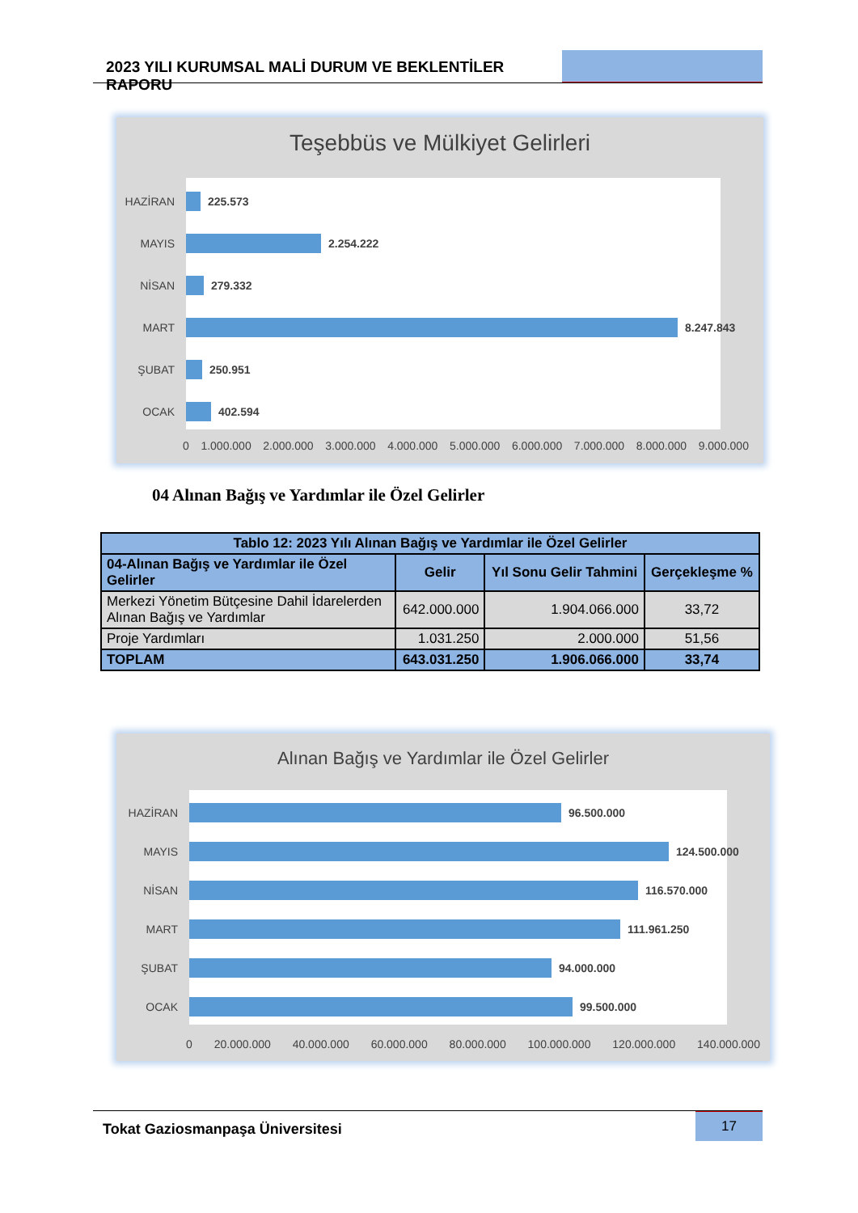2023 YILI KURUMSAL MALİ DURUM VE BEKLENTİLER RAPORU
Teşebbüs ve Mülkiyet Gelirleri
HAZİRAN 225.573
MAYIS 2.254.222
NİSAN 279.332
MART 8.247.843
ŞUBAT 250.951
OCAK 402.594
0 1.000.000 2.000.000 3.000.000 4.000.000 5.000.000 6.000.000 7.000.000 8.000.000 9.000.000
04 Alınan Bağış ve Yardımlar ile Özel Gelirler
| Tablo 12: 2023 Yılı Alınan Bağış ve Yardımlar ile Özel Gelirler | | | |
| --- | --- | --- | --- |
| 04-Alınan Bağış ve Yardımlar ile Özel Gelirler | Gelir | Yıl Sonu Gelir Tahmini | Gerçekleşme % |
| Merkezi Yönetim Bütçesine Dahil İdarelerden Alınan Bağış ve Yardımlar | 642.000.000 | 1.904.066.000 | 33,72 |
| Proje Yardımları | 1.031.250 | 2.000.000 | 51,56 |
| TOPLAM | 643.031.250 | 1.906.066.000 | 33,74 |
Alınan Bağış ve Yardımlar ile Özel Gelirler
HAZİRAN 96.500.000
MAYIS 124.500.000
NİSAN 116.570.000
MART 111.961.250
ŞUBAT 94.000.000
OCAK 99.500.000
0 20.000.000 40.000.000 60.000.000 80.000.000 100.000.000 120.000.000 140.000.000
Tokat Gaziosmanpaşa Üniversitesi
17